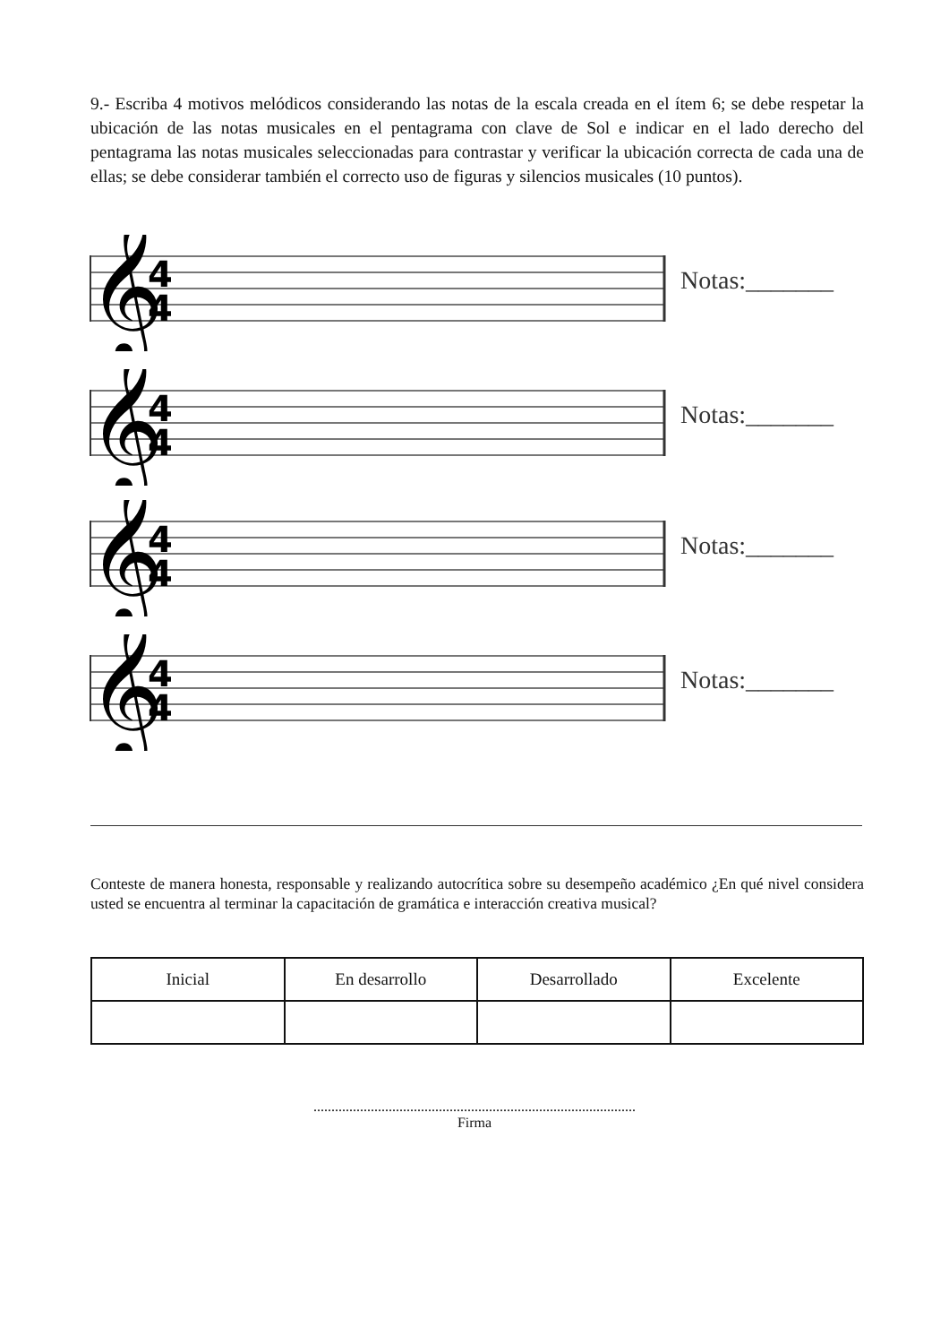9.- Escriba 4 motivos melódicos considerando las notas de la escala creada en el ítem 6; se debe respetar la ubicación de las notas musicales en el pentagrama con clave de Sol e indicar en el lado derecho del pentagrama las notas musicales seleccionadas para contrastar y verificar la ubicación correcta de cada una de ellas; se debe considerar también el correcto uso de figuras y silencios musicales (10 puntos).
𝄞
4
4
Notas:_______
𝄞
4
4
Notas:_______
𝄞
4
4
Notas:_______
𝄞
4
4
Notas:_______
Conteste de manera honesta, responsable y realizando autocrítica sobre su desempeño académico ¿En qué nivel considera usted se encuentra al terminar la capacitación de gramática e interacción creativa musical?
| Inicial | En desarrollo | Desarrollado | Excelente |
| --- | --- | --- | --- |
..........................................................................................
Firma